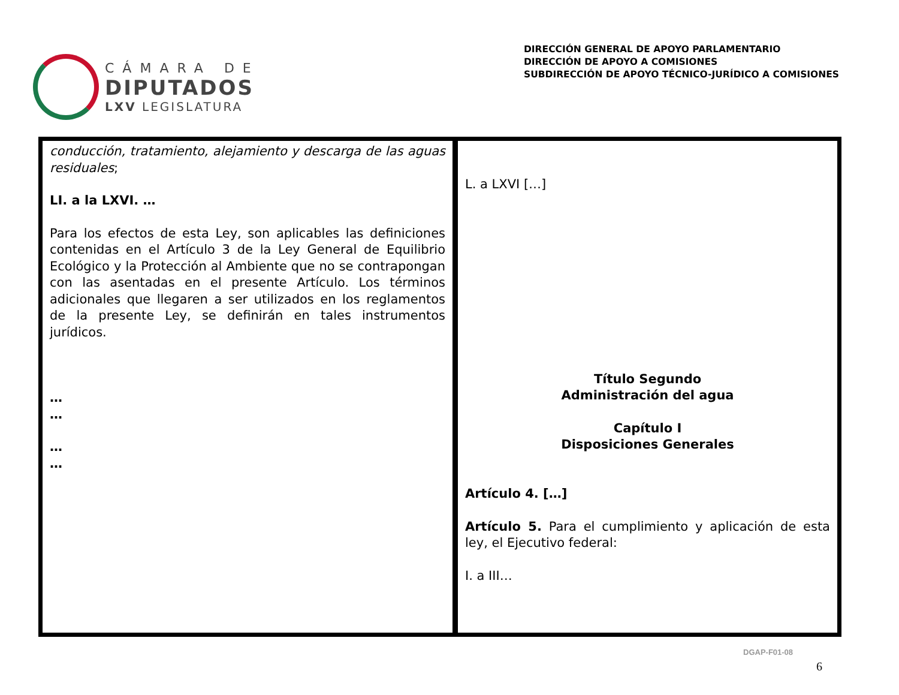CÁMARA DE
DIPUTADOS
LXV LEGISLATURA
DIRECCIÓN GENERAL DE APOYO PARLAMENTARIO
DIRECCIÓN DE APOYO A COMISIONES
SUBDIRECCIÓN DE APOYO TÉCNICO-JURÍDICO A COMISIONES
| conducción, tratamiento, alejamiento y descarga de las aguas residuales ; LI. a la LXVI. … Para los efectos de esta Ley, son aplicables las definiciones contenidas en el Artículo 3 de la Ley General de Equilibrio Ecológico y la Protección al Ambiente que no se contrapongan con las asentadas en el presente Artículo. Los términos adicionales que llegaren a ser utilizados en los reglamentos de la presente Ley, se definirán en tales instrumentos jurídicos. … … … … | L. a LXVI […] Título Segundo Administración del agua Capítulo I Disposiciones Generales Artículo 4. […] Artículo 5. Para el cumplimiento y aplicación de esta ley, el Ejecutivo federal: I. a III… |
DGAP-F01-08
6